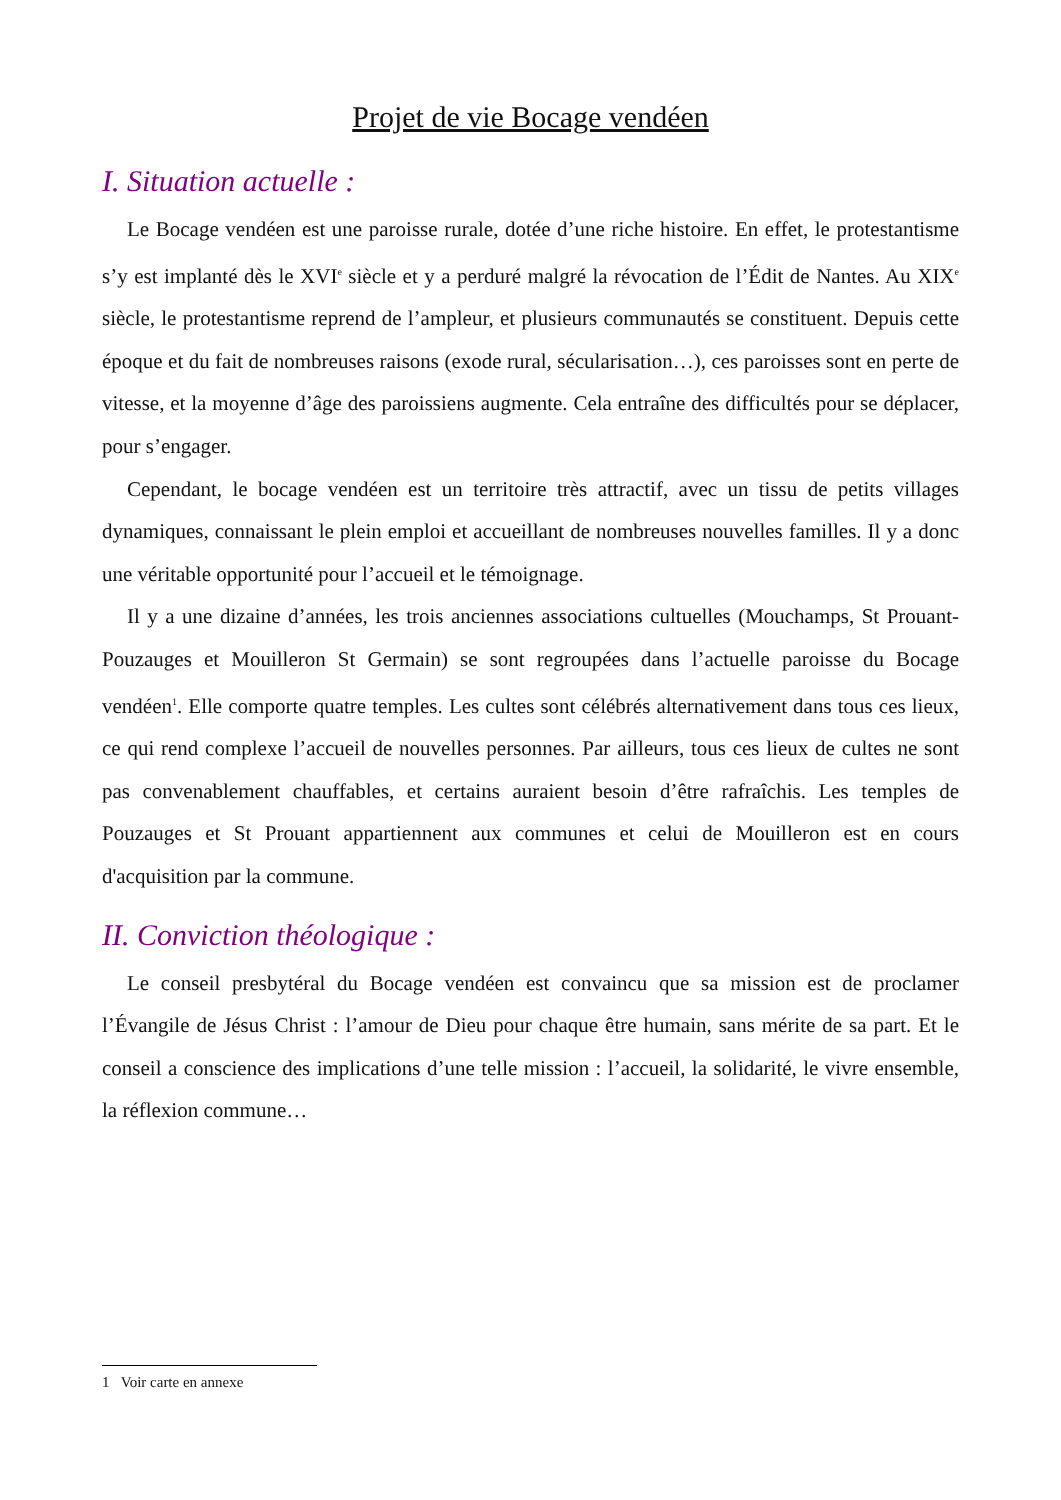Projet de vie Bocage vendéen
I. Situation actuelle :
Le Bocage vendéen est une paroisse rurale, dotée d’une riche histoire. En effet, le protestantisme s’y est implanté dès le XVI<sup>e</sup> siècle et y a perduré malgré la révocation de l’Édit de Nantes. Au XIX<sup>e</sup> siècle, le protestantisme reprend de l’ampleur, et plusieurs communautés se constituent. Depuis cette époque et du fait de nombreuses raisons (exode rural, sécularisation…), ces paroisses sont en perte de vitesse, et la moyenne d’âge des paroissiens augmente. Cela entraîne des difficultés pour se déplacer, pour s’engager.
Cependant, le bocage vendéen est un territoire très attractif, avec un tissu de petits villages dynamiques, connaissant le plein emploi et accueillant de nombreuses nouvelles familles. Il y a donc une véritable opportunité pour l’accueil et le témoignage.
Il y a une dizaine d’années, les trois anciennes associations cultuelles (Mouchamps, St Prouant-Pouzauges et Mouilleron St Germain) se sont regroupées dans l’actuelle paroisse du Bocage vendéen<sup>1</sup>. Elle comporte quatre temples. Les cultes sont célébrés alternativement dans tous ces lieux, ce qui rend complexe l’accueil de nouvelles personnes. Par ailleurs, tous ces lieux de cultes ne sont pas convenablement chauffables, et certains auraient besoin d’être rafraîchis. Les temples de Pouzauges et St Prouant appartiennent aux communes et celui de Mouilleron est en cours d'acquisition par la commune.
II. Conviction théologique :
Le conseil presbytéral du Bocage vendéen est convaincu que sa mission est de proclamer l’Évangile de Jésus Christ : l’amour de Dieu pour chaque être humain, sans mérite de sa part. Et le conseil a conscience des implications d’une telle mission : l’accueil, la solidarité, le vivre ensemble, la réflexion commune…
1 Voir carte en annexe